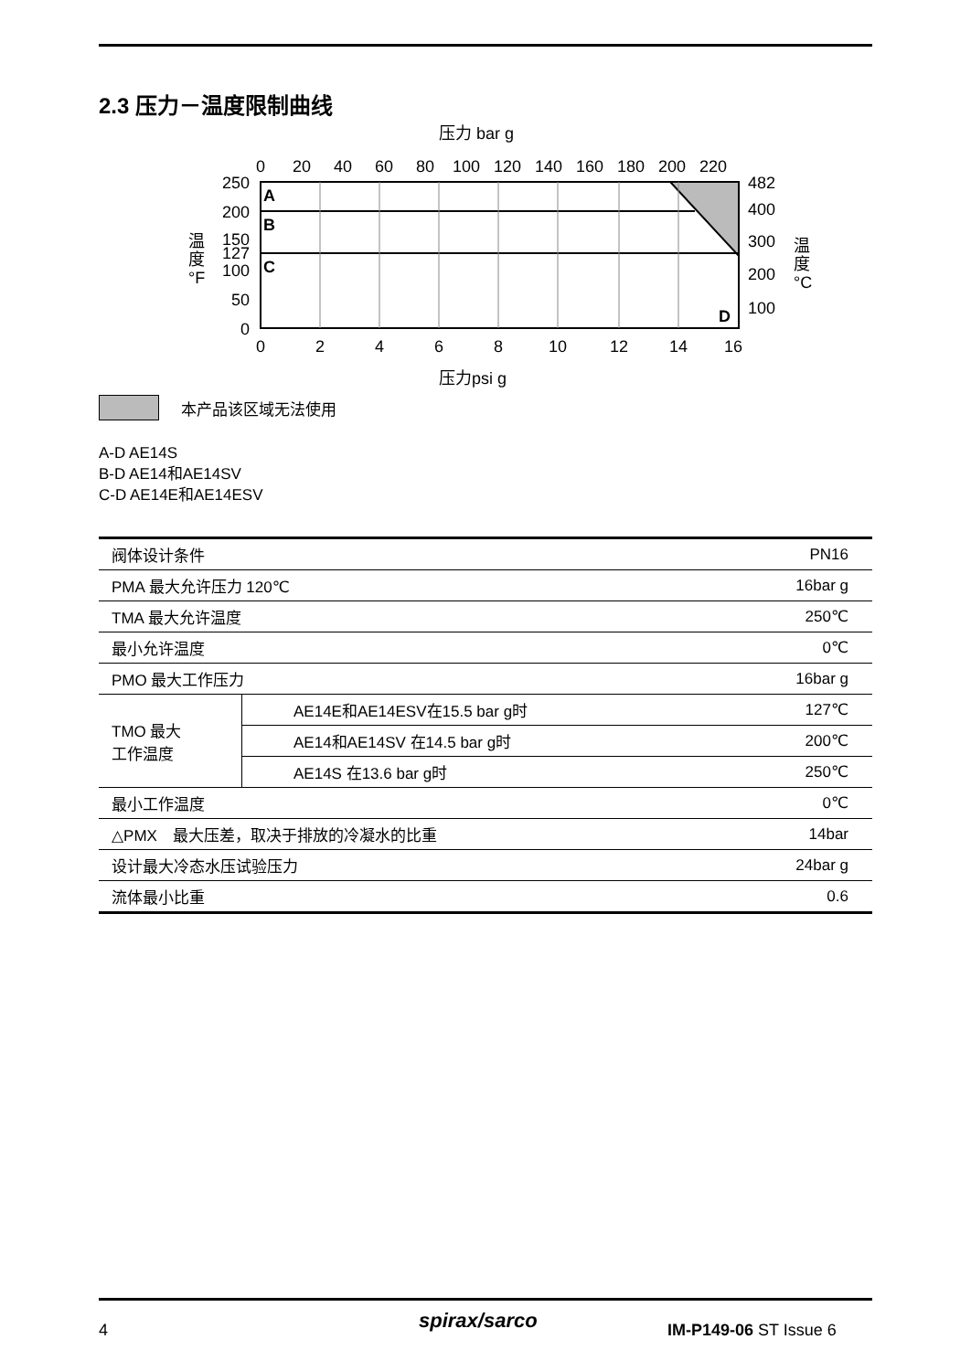2.3 压力－温度限制曲线
压力 bar g
0
20
40
60
80
100
120
140
160
180
200
220
0
2
4
6
8
10
12
14
16
250
200
150
127
100
50
0
482
400
300
200
100
A
B
C
D
温
度
°F
温
度
°C
压力psi g
本产品该区域无法使用
A-D AE14S
B-D AE14和AE14SV
C-D AE14E和AE14ESV
| 阀体设计条件 | | PN16 |
| PMA 最大允许压力 120℃ | | 16bar g |
| TMA 最大允许温度 | | 250℃ |
| 最小允许温度 | | 0℃ |
| PMO 最大工作压力 | | 16bar g |
| TMO 最大 工作温度 | AE14E和AE14ESV在15.5 bar g时 | 127℃ |
| | AE14和AE14SV 在14.5 bar g时 | 200℃ |
| | AE14S 在13.6 bar g时 | 250℃ |
| 最小工作温度 | | 0℃ |
| △PMX 最大压差，取决于排放的冷凝水的比重 | | 14bar |
| 设计最大冷态水压试验压力 | | 24bar g |
| 流体最小比重 | | 0.6 |
4 spirax/sarco IM-P149-06 ST Issue 6